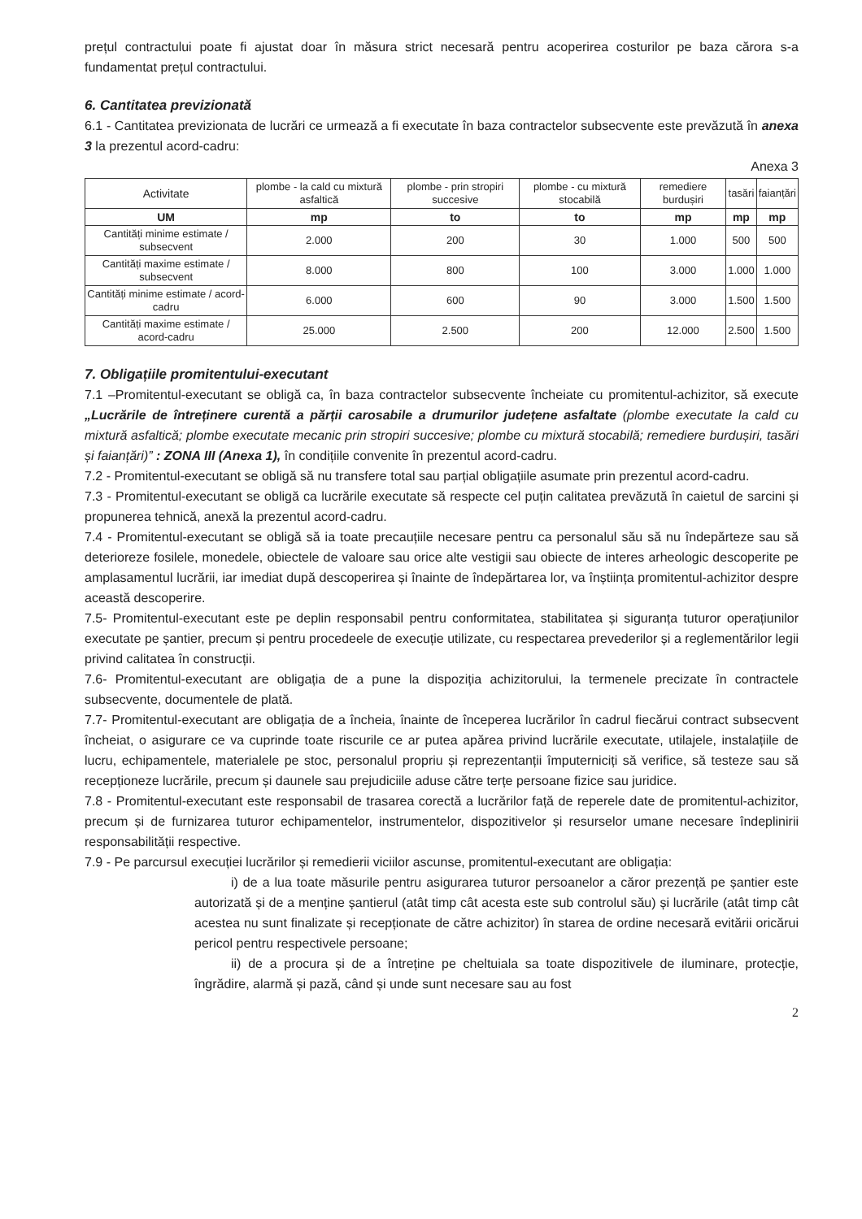prețul contractului poate fi ajustat doar în măsura strict necesară pentru acoperirea costurilor pe baza cărora s-a fundamentat prețul contractului.
6. Cantitatea previzionată
6.1 - Cantitatea previzionata de lucrări ce urmează a fi executate în baza contractelor subsecvente este prevăzută în anexa 3 la prezentul acord-cadru:
Anexa 3
| Activitate | plombe - la cald cu mixtură asfaltică | plombe - prin stropiri succesive | plombe - cu mixtură stocabilă | remediere burdușiri | tasări | faianțări |
| --- | --- | --- | --- | --- | --- | --- |
| UM | mp | to | to | mp | mp | mp |
| Cantități minime estimate / subsecvent | 2.000 | 200 | 30 | 1.000 | 500 | 500 |
| Cantități maxime estimate / subsecvent | 8.000 | 800 | 100 | 3.000 | 1.000 | 1.000 |
| Cantități minime estimate / acord-cadru | 6.000 | 600 | 90 | 3.000 | 1.500 | 1.500 |
| Cantități maxime estimate / acord-cadru | 25.000 | 2.500 | 200 | 12.000 | 2.500 | 1.500 |
7. Obligațiile promitentului-executant
7.1 –Promitentul-executant se obligă ca, în baza contractelor subsecvente încheiate cu promitentul-achizitor, să execute „Lucrările de întreținere curentă a părții carosabile a drumurilor județene asfaltate (plombe executate la cald cu mixtură asfaltică; plombe executate mecanic prin stropiri succesive; plombe cu mixtură stocabilă; remediere burdușiri, tasări și faianțări)” : ZONA III (Anexa 1), în condițiile convenite în prezentul acord-cadru.
7.2 - Promitentul-executant se obligă să nu transfere total sau parțial obligațiile asumate prin prezentul acord-cadru.
7.3 - Promitentul-executant se obligă ca lucrările executate să respecte cel puțin calitatea prevăzută în caietul de sarcini și propunerea tehnică, anexă la prezentul acord-cadru.
7.4 - Promitentul-executant se obligă să ia toate precauțiile necesare pentru ca personalul său să nu îndepărteze sau să deterioreze fosilele, monedele, obiectele de valoare sau orice alte vestigii sau obiecte de interes arheologic descoperite pe amplasamentul lucrării, iar imediat după descoperirea și înainte de îndepărtarea lor, va înștiința promitentul-achizitor despre această descoperire.
7.5- Promitentul-executant este pe deplin responsabil pentru conformitatea, stabilitatea și siguranța tuturor operațiunilor executate pe șantier, precum și pentru procedeele de execuție utilizate, cu respectarea prevederilor și a reglementărilor legii privind calitatea în construcții.
7.6- Promitentul-executant are obligația de a pune la dispoziția achizitorului, la termenele precizate în contractele subsecvente, documentele de plată.
7.7- Promitentul-executant are obligația de a încheia, înainte de începerea lucrărilor în cadrul fiecărui contract subsecvent încheiat, o asigurare ce va cuprinde toate riscurile ce ar putea apărea privind lucrările executate, utilajele, instalațiile de lucru, echipamentele, materialele pe stoc, personalul propriu și reprezentanții împuterniciți să verifice, să testeze sau să recepționeze lucrările, precum și daunele sau prejudiciile aduse către terțe persoane fizice sau juridice.
7.8 - Promitentul-executant este responsabil de trasarea corectă a lucrărilor față de reperele date de promitentul-achizitor, precum și de furnizarea tuturor echipamentelor, instrumentelor, dispozitivelor și resurselor umane necesare îndeplinirii responsabilității respective.
7.9 - Pe parcursul execuției lucrărilor și remedierii viciilor ascunse, promitentul-executant are obligația:
i) de a lua toate măsurile pentru asigurarea tuturor persoanelor a căror prezență pe șantier este autorizată și de a menține șantierul (atât timp cât acesta este sub controlul său) și lucrările (atât timp cât acestea nu sunt finalizate și recepționate de către achizitor) în starea de ordine necesară evitării oricărui pericol pentru respectivele persoane;
ii) de a procura și de a întreține pe cheltuiala sa toate dispozitivele de iluminare, protecție, îngrădire, alarmă și pază, când și unde sunt necesare sau au fost
2